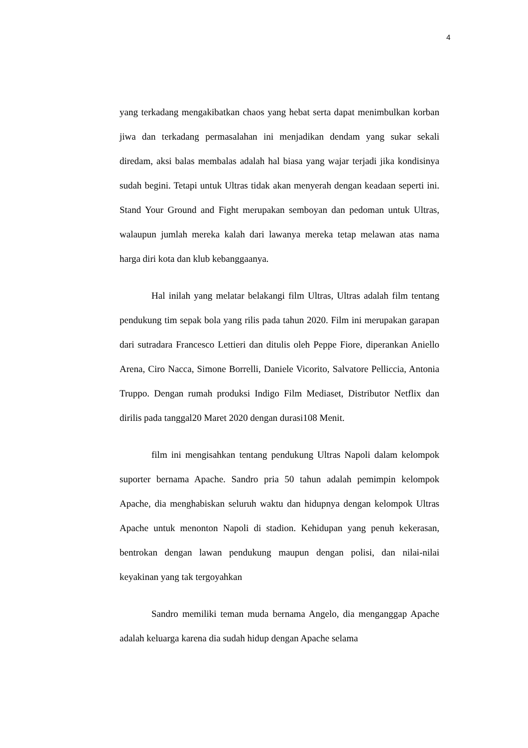4
yang terkadang mengakibatkan chaos yang hebat serta dapat menimbulkan korban jiwa dan terkadang permasalahan ini menjadikan dendam yang sukar sekali diredam, aksi balas membalas adalah hal biasa yang wajar terjadi jika kondisinya sudah begini. Tetapi untuk Ultras tidak akan menyerah dengan keadaan seperti ini. Stand Your Ground and Fight merupakan semboyan dan pedoman untuk Ultras, walaupun jumlah mereka kalah dari lawanya mereka tetap melawan atas nama harga diri kota dan klub kebanggaanya.
Hal inilah yang melatar belakangi film Ultras, Ultras adalah film tentang pendukung tim sepak bola yang rilis pada tahun 2020. Film ini merupakan garapan dari sutradara Francesco Lettieri dan ditulis oleh Peppe Fiore, diperankan Aniello Arena, Ciro Nacca, Simone Borrelli, Daniele Vicorito, Salvatore Pelliccia, Antonia Truppo. Dengan rumah produksi Indigo Film Mediaset, Distributor Netflix dan dirilis pada tanggal20 Maret 2020 dengan durasi108 Menit.
film ini mengisahkan tentang pendukung Ultras Napoli dalam kelompok suporter bernama Apache. Sandro pria 50 tahun adalah pemimpin kelompok Apache, dia menghabiskan seluruh waktu dan hidupnya dengan kelompok Ultras Apache untuk menonton Napoli di stadion. Kehidupan yang penuh kekerasan, bentrokan dengan lawan pendukung maupun dengan polisi, dan nilai-nilai keyakinan yang tak tergoyahkan
Sandro memiliki teman muda bernama Angelo, dia menganggap Apache adalah keluarga karena dia sudah hidup dengan Apache selama